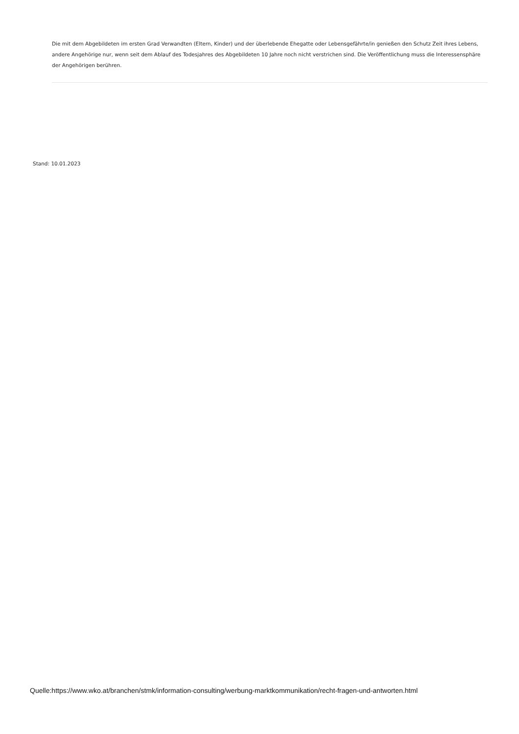Die mit dem Abgebildeten im ersten Grad Verwandten (Eltern, Kinder) und der überlebende Ehegatte oder Lebensgefährte/in genießen den Schutz Zeit ihres Lebens, andere Angehörige nur, wenn seit dem Ablauf des Todesjahres des Abgebildeten 10 Jahre noch nicht verstrichen sind. Die Veröffentlichung muss die Interessensphäre der Angehörigen berühren.
Stand: 10.01.2023
Quelle:https://www.wko.at/branchen/stmk/information-consulting/werbung-marktkommunikation/recht-fragen-und-antworten.html